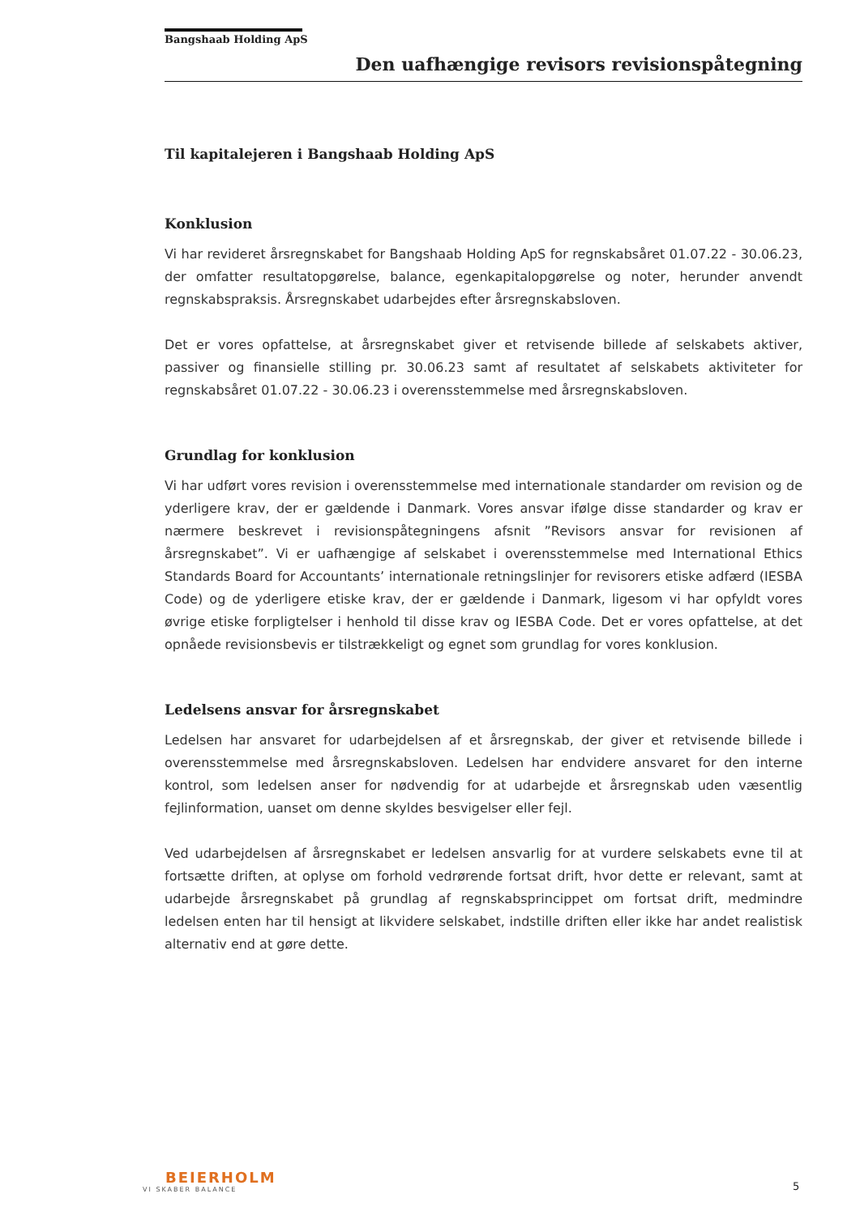Bangshaab Holding ApS
Den uafhængige revisors revisionspåtegning
Til kapitalejeren i Bangshaab Holding ApS
Konklusion
Vi har revideret årsregnskabet for Bangshaab Holding ApS for regnskabsåret 01.07.22 - 30.06.23, der omfatter resultatopgørelse, balance, egenkapitalopgørelse og noter, herunder anvendt regnskabspraksis. Årsregnskabet udarbejdes efter årsregnskabsloven.
Det er vores opfattelse, at årsregnskabet giver et retvisende billede af selskabets aktiver, passiver og finansielle stilling pr. 30.06.23 samt af resultatet af selskabets aktiviteter for regnskabsåret 01.07.22 - 30.06.23 i overensstemmelse med årsregnskabsloven.
Grundlag for konklusion
Vi har udført vores revision i overensstemmelse med internationale standarder om revision og de yderligere krav, der er gældende i Danmark. Vores ansvar ifølge disse standarder og krav er nærmere beskrevet i revisionspåtegningens afsnit ”Revisors ansvar for revisionen af årsregnskabet”. Vi er uafhængige af selskabet i overensstemmelse med International Ethics Standards Board for Accountants’ internationale retningslinjer for revisorers etiske adfærd (IESBA Code) og de yderligere etiske krav, der er gældende i Danmark, ligesom vi har opfyldt vores øvrige etiske forpligtelser i henhold til disse krav og IESBA Code. Det er vores opfattelse, at det opnåede revisionsbevis er tilstrækkeligt og egnet som grundlag for vores konklusion.
Ledelsens ansvar for årsregnskabet
Ledelsen har ansvaret for udarbejdelsen af et årsregnskab, der giver et retvisende billede i overensstemmelse med årsregnskabsloven. Ledelsen har endvidere ansvaret for den interne kontrol, som ledelsen anser for nødvendig for at udarbejde et årsregnskab uden væsentlig fejlinformation, uanset om denne skyldes besvigelser eller fejl.
Ved udarbejdelsen af årsregnskabet er ledelsen ansvarlig for at vurdere selskabets evne til at fortsætte driften, at oplyse om forhold vedrørende fortsat drift, hvor dette er relevant, samt at udarbejde årsregnskabet på grundlag af regnskabsprincippet om fortsat drift, medmindre ledelsen enten har til hensigt at likvidere selskabet, indstille driften eller ikke har andet realistisk alternativ end at gøre dette.
BEIERHOLM
VI SKABER BALANCE
5